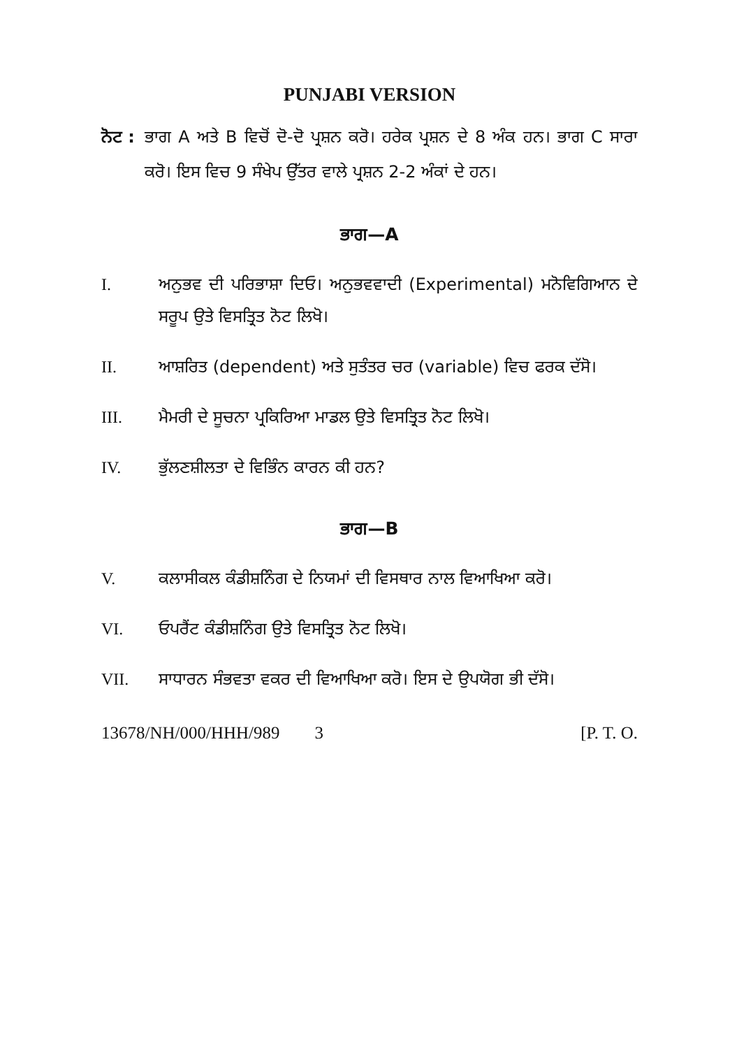PUNJABI VERSION
ਨੋਟ :
ਭਾਗ A ਅਤੇ B ਵਿਚੋਂ ਦੋ-ਦੋ ਪ੍ਰਸ਼ਨ ਕਰੋ। ਹਰੇਕ ਪ੍ਰਸ਼ਨ ਦੇ 8 ਅੰਕ ਹਨ। ਭਾਗ C ਸਾਰਾ ਕਰੋ। ਇਸ ਵਿਚ 9 ਸੰਖੇਪ ਉੱਤਰ ਵਾਲੇ ਪ੍ਰਸ਼ਨ 2-2 ਅੰਕਾਂ ਦੇ ਹਨ।
ਭਾਗ—A
I. ਅਨੁਭਵ ਦੀ ਪਰਿਭਾਸ਼ਾ ਦਿਓ। ਅਨੁਭਵਵਾਦੀ (Experimental) ਮਨੋਵਿਗਿਆਨ ਦੇ ਸਰੂਪ ਉਤੇ ਵਿਸਤ੍ਰਿਤ ਨੋਟ ਲਿਖੋ।
II. ਆਸ਼ਰਿਤ (dependent) ਅਤੇ ਸੁਤੰਤਰ ਚਰ (variable) ਵਿਚ ਫਰਕ ਦੱਸੋ।
III. ਮੈਮਰੀ ਦੇ ਸੂਚਨਾ ਪ੍ਰਕਿਰਿਆ ਮਾਡਲ ਉਤੇ ਵਿਸਤ੍ਰਿਤ ਨੋਟ ਲਿਖੋ।
IV. ਭੁੱਲਣਸ਼ੀਲਤਾ ਦੇ ਵਿਭਿੰਨ ਕਾਰਨ ਕੀ ਹਨ?
ਭਾਗ—B
V. ਕਲਾਸੀਕਲ ਕੰਡੀਸ਼ਨਿੰਗ ਦੇ ਨਿਯਮਾਂ ਦੀ ਵਿਸਥਾਰ ਨਾਲ ਵਿਆਖਿਆ ਕਰੋ।
VI. ਓਪਰੈਂਟ ਕੰਡੀਸ਼ਨਿੰਗ ਉਤੇ ਵਿਸਤ੍ਰਿਤ ਨੋਟ ਲਿਖੋ।
VII. ਸਾਧਾਰਨ ਸੰਭਵਤਾ ਵਕਰ ਦੀ ਵਿਆਖਿਆ ਕਰੋ। ਇਸ ਦੇ ਉਪਯੋਗ ਭੀ ਦੱਸੋ।
13678/NH/000/HHH/989 3 [P. T. O.